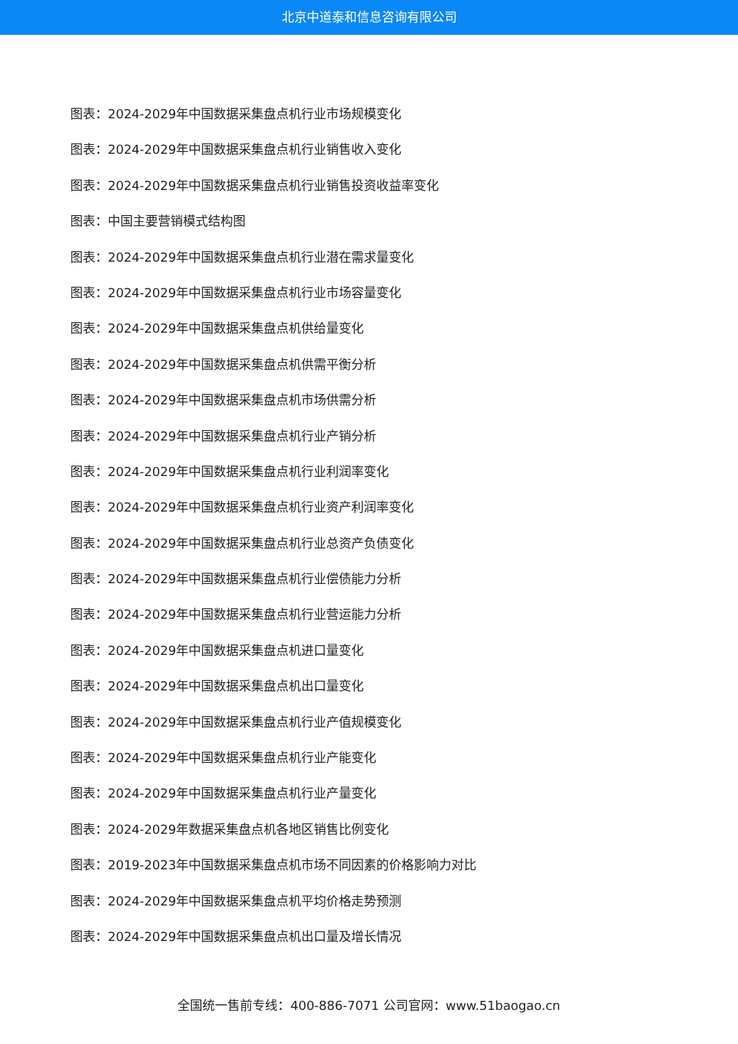北京中道泰和信息咨询有限公司
图表：2024-2029年中国数据采集盘点机行业市场规模变化
图表：2024-2029年中国数据采集盘点机行业销售收入变化
图表：2024-2029年中国数据采集盘点机行业销售投资收益率变化
图表：中国主要营销模式结构图
图表：2024-2029年中国数据采集盘点机行业潜在需求量变化
图表：2024-2029年中国数据采集盘点机行业市场容量变化
图表：2024-2029年中国数据采集盘点机供给量变化
图表：2024-2029年中国数据采集盘点机供需平衡分析
图表：2024-2029年中国数据采集盘点机市场供需分析
图表：2024-2029年中国数据采集盘点机行业产销分析
图表：2024-2029年中国数据采集盘点机行业利润率变化
图表：2024-2029年中国数据采集盘点机行业资产利润率变化
图表：2024-2029年中国数据采集盘点机行业总资产负债变化
图表：2024-2029年中国数据采集盘点机行业偿债能力分析
图表：2024-2029年中国数据采集盘点机行业营运能力分析
图表：2024-2029年中国数据采集盘点机进口量变化
图表：2024-2029年中国数据采集盘点机出口量变化
图表：2024-2029年中国数据采集盘点机行业产值规模变化
图表：2024-2029年中国数据采集盘点机行业产能变化
图表：2024-2029年中国数据采集盘点机行业产量变化
图表：2024-2029年数据采集盘点机各地区销售比例变化
图表：2019-2023年中国数据采集盘点机市场不同因素的价格影响力对比
图表：2024-2029年中国数据采集盘点机平均价格走势预测
图表：2024-2029年中国数据采集盘点机出口量及增长情况
全国统一售前专线：400-886-7071 公司官网：www.51baogao.cn